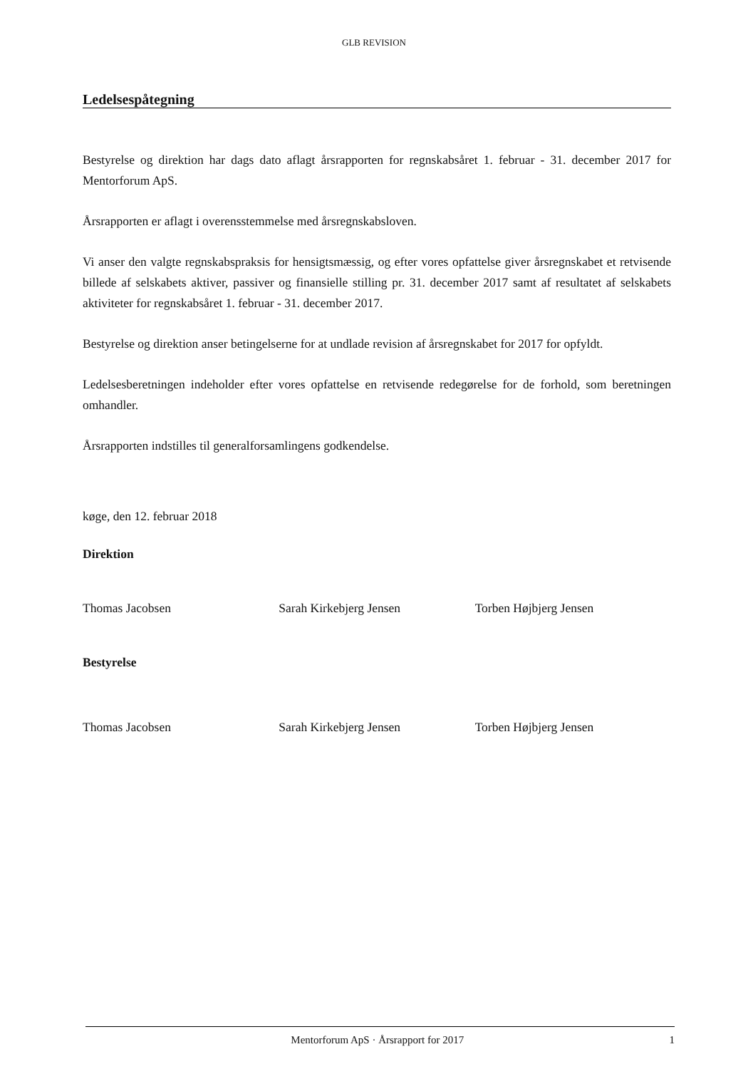GLB REVISION
Ledelsespåtegning
Bestyrelse og direktion har dags dato aflagt årsrapporten for regnskabsåret 1. februar - 31. december 2017 for Mentorforum ApS.
Årsrapporten er aflagt i overensstemmelse med årsregnskabsloven.
Vi anser den valgte regnskabspraksis for hensigtsmæssig, og efter vores opfattelse giver årsregnskabet et retvisende billede af selskabets aktiver, passiver og finansielle stilling pr. 31. december 2017 samt af resultatet af selskabets aktiviteter for regnskabsåret 1. februar - 31. december 2017.
Bestyrelse og direktion anser betingelserne for at undlade revision af årsregnskabet for 2017 for opfyldt.
Ledelsesberetningen indeholder efter vores opfattelse en retvisende redegørelse for de forhold, som beretningen omhandler.
Årsrapporten indstilles til generalforsamlingens godkendelse.
køge, den 12. februar 2018
Direktion
Thomas Jacobsen Sarah Kirkebjerg Jensen Torben Højbjerg Jensen
Bestyrelse
Thomas Jacobsen Sarah Kirkebjerg Jensen Torben Højbjerg Jensen
Mentorforum ApS · Årsrapport for 2017 1